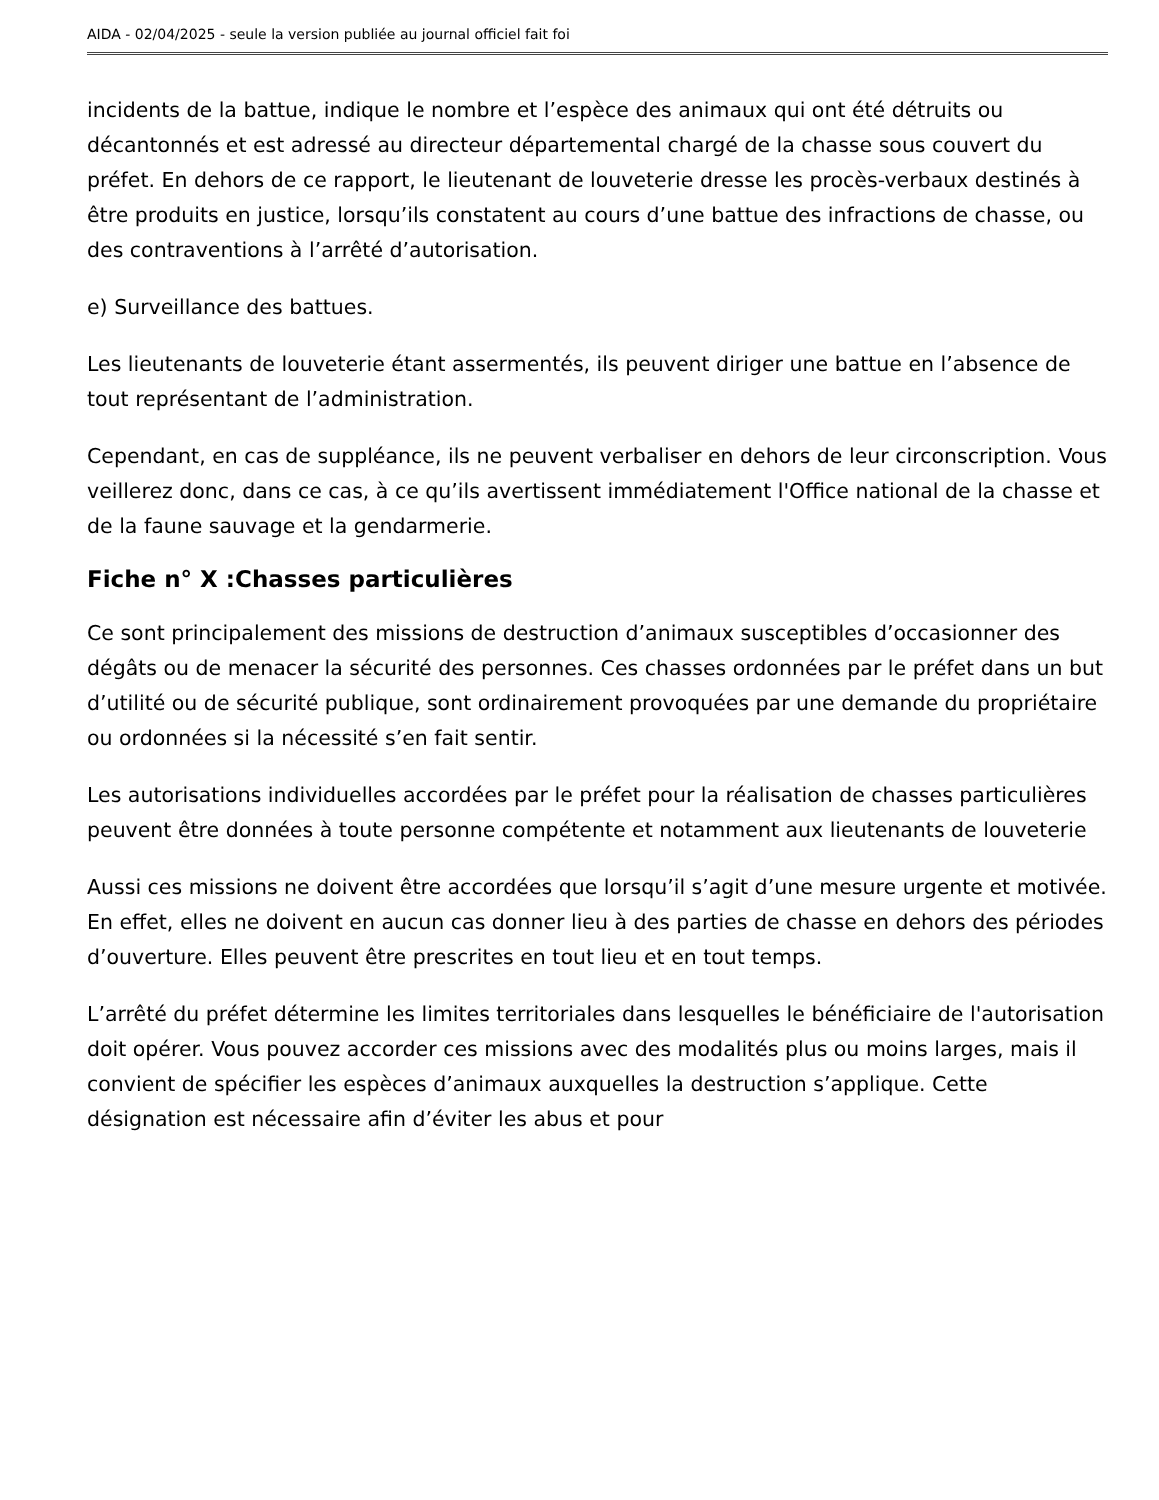AIDA - 02/04/2025 - seule la version publiée au journal officiel fait foi
incidents de la battue, indique le nombre et l’espèce des animaux qui ont été détruits ou décantonnés et est adressé au directeur départemental chargé de la chasse sous couvert du préfet. En dehors de ce rapport, le lieutenant de louveterie dresse les procès-verbaux destinés à être produits en justice, lorsqu’ils constatent au cours d’une battue des infractions de chasse, ou des contraventions à l’arrêté d’autorisation.
e) Surveillance des battues.
Les lieutenants de louveterie étant assermentés, ils peuvent diriger une battue en l’absence de tout représentant de l’administration.
Cependant, en cas de suppléance, ils ne peuvent verbaliser en dehors de leur circonscription. Vous veillerez donc, dans ce cas, à ce qu’ils avertissent immédiatement l'Office national de la chasse et de la faune sauvage et la gendarmerie.
Fiche n° X :Chasses particulières
Ce sont principalement des missions de destruction d’animaux susceptibles d’occasionner des dégâts ou de menacer la sécurité des personnes. Ces chasses ordonnées par le préfet dans un but d’utilité ou de sécurité publique, sont ordinairement provoquées par une demande du propriétaire ou ordonnées si la nécessité s’en fait sentir.
Les autorisations individuelles accordées par le préfet pour la réalisation de chasses particulières peuvent être données à toute personne compétente et notamment aux lieutenants de louveterie
Aussi ces missions ne doivent être accordées que lorsqu’il s’agit d’une mesure urgente et motivée. En effet, elles ne doivent en aucun cas donner lieu à des parties de chasse en dehors des périodes d’ouverture. Elles peuvent être prescrites en tout lieu et en tout temps.
L’arrêté du préfet détermine les limites territoriales dans lesquelles le bénéficiaire de l'autorisation doit opérer. Vous pouvez accorder ces missions avec des modalités plus ou moins larges, mais il convient de spécifier les espèces d’animaux auxquelles la destruction s’applique. Cette désignation est nécessaire afin d’éviter les abus et pour